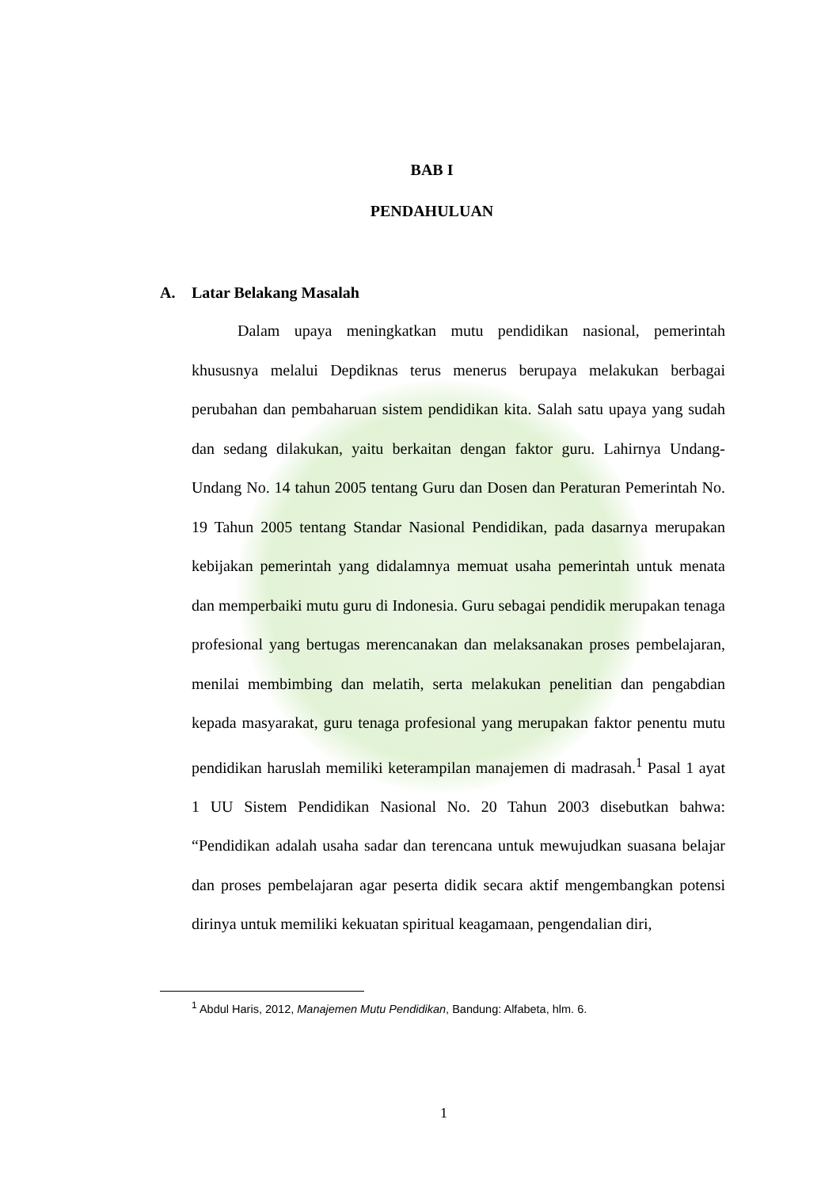BAB I
PENDAHULUAN
A. Latar Belakang Masalah
Dalam upaya meningkatkan mutu pendidikan nasional, pemerintah khususnya melalui Depdiknas terus menerus berupaya melakukan berbagai perubahan dan pembaharuan sistem pendidikan kita. Salah satu upaya yang sudah dan sedang dilakukan, yaitu berkaitan dengan faktor guru. Lahirnya Undang-Undang No. 14 tahun 2005 tentang Guru dan Dosen dan Peraturan Pemerintah No. 19 Tahun 2005 tentang Standar Nasional Pendidikan, pada dasarnya merupakan kebijakan pemerintah yang didalamnya memuat usaha pemerintah untuk menata dan memperbaiki mutu guru di Indonesia. Guru sebagai pendidik merupakan tenaga profesional yang bertugas merencanakan dan melaksanakan proses pembelajaran, menilai membimbing dan melatih, serta melakukan penelitian dan pengabdian kepada masyarakat, guru tenaga profesional yang merupakan faktor penentu mutu pendidikan haruslah memiliki keterampilan manajemen di madrasah.<sup>1</sup> Pasal 1 ayat 1 UU Sistem Pendidikan Nasional No. 20 Tahun 2003 disebutkan bahwa: “Pendidikan adalah usaha sadar dan terencana untuk mewujudkan suasana belajar dan proses pembelajaran agar peserta didik secara aktif mengembangkan potensi dirinya untuk memiliki kekuatan spiritual keagamaan, pengendalian diri,
<sup>1</sup> Abdul Haris, 2012, Manajemen Mutu Pendidikan, Bandung: Alfabeta, hlm. 6.
1